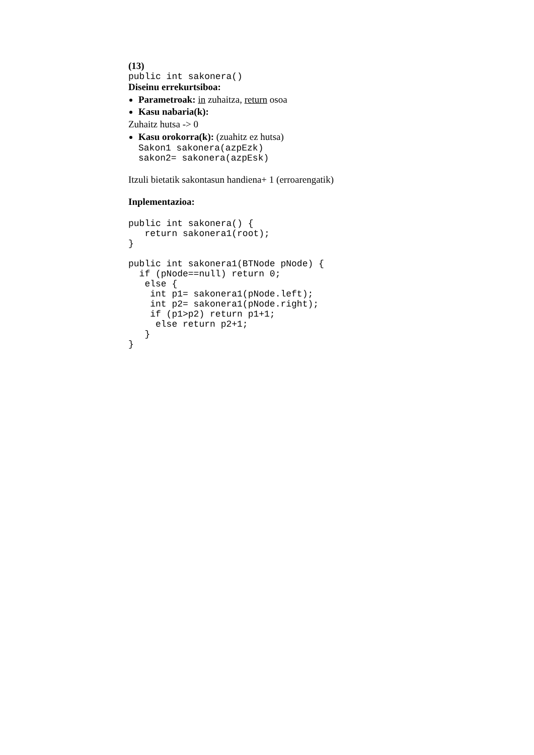(13)
public int sakonera()
Diseinu errekurtsiboa:
Parametroak: in zuhaitza, return osoa
Kasu nabaria(k):
Zuhaitz hutsa -> 0
Kasu orokorra(k): (zuahitz ez hutsa)
Sakon1 sakonera(azpEzk)
sakon2= sakonera(azpEsk)
Itzuli bietatik sakontasun handiena+ 1 (erroarengatik)
Inplementazioa:
public int sakonera() {
   return sakonera1(root);
}

public int sakonera1(BTNode pNode) {
  if (pNode==null) return 0;
   else {
    int p1= sakonera1(pNode.left);
    int p2= sakonera1(pNode.right);
    if (p1>p2) return p1+1;
     else return p2+1;
   }
}